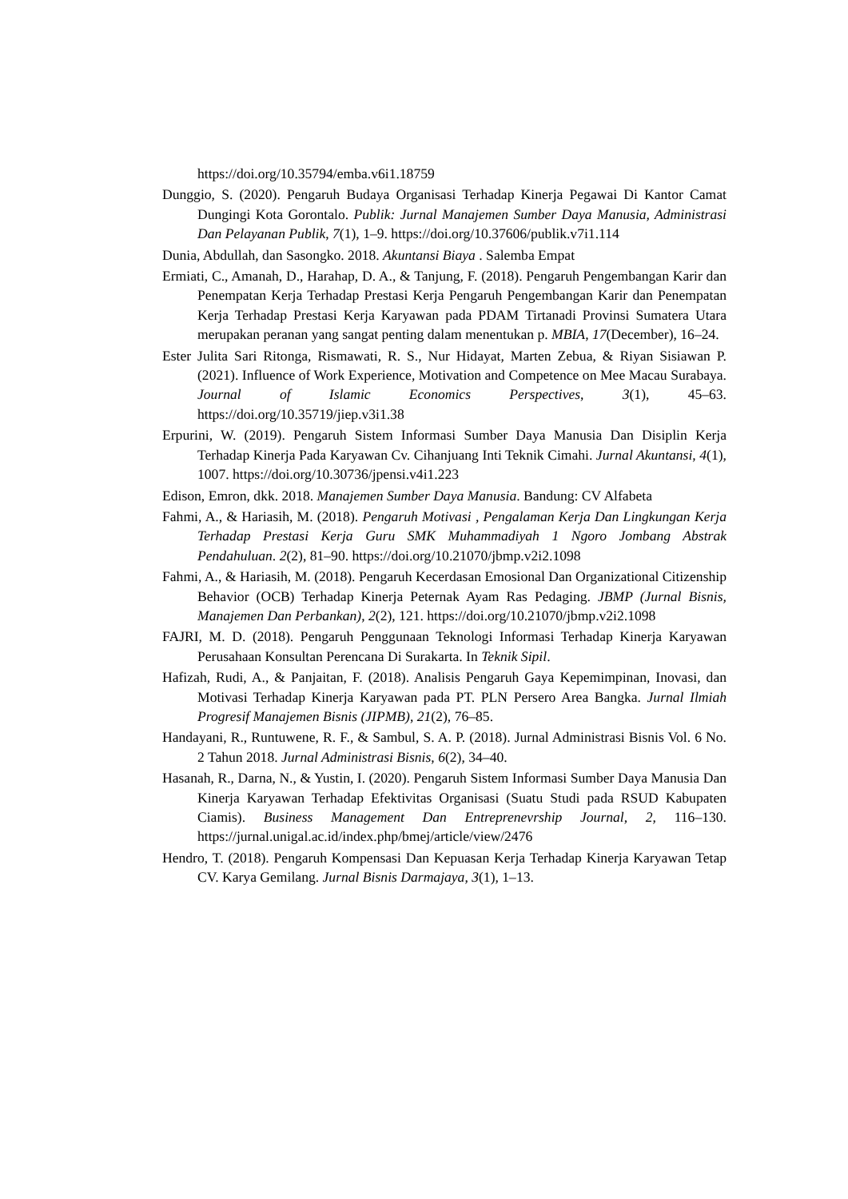https://doi.org/10.35794/emba.v6i1.18759
Dunggio, S. (2020). Pengaruh Budaya Organisasi Terhadap Kinerja Pegawai Di Kantor Camat Dungingi Kota Gorontalo. Publik: Jurnal Manajemen Sumber Daya Manusia, Administrasi Dan Pelayanan Publik, 7(1), 1–9. https://doi.org/10.37606/publik.v7i1.114
Dunia, Abdullah, dan Sasongko. 2018. Akuntansi Biaya . Salemba Empat
Ermiati, C., Amanah, D., Harahap, D. A., & Tanjung, F. (2018). Pengaruh Pengembangan Karir dan Penempatan Kerja Terhadap Prestasi Kerja Pengaruh Pengembangan Karir dan Penempatan Kerja Terhadap Prestasi Kerja Karyawan pada PDAM Tirtanadi Provinsi Sumatera Utara merupakan peranan yang sangat penting dalam menentukan p. MBIA, 17(December), 16–24.
Ester Julita Sari Ritonga, Rismawati, R. S., Nur Hidayat, Marten Zebua, & Riyan Sisiawan P. (2021). Influence of Work Experience, Motivation and Competence on Mee Macau Surabaya. Journal of Islamic Economics Perspectives, 3(1), 45–63. https://doi.org/10.35719/jiep.v3i1.38
Erpurini, W. (2019). Pengaruh Sistem Informasi Sumber Daya Manusia Dan Disiplin Kerja Terhadap Kinerja Pada Karyawan Cv. Cihanjuang Inti Teknik Cimahi. Jurnal Akuntansi, 4(1), 1007. https://doi.org/10.30736/jpensi.v4i1.223
Edison, Emron, dkk. 2018. Manajemen Sumber Daya Manusia. Bandung: CV Alfabeta
Fahmi, A., & Hariasih, M. (2018). Pengaruh Motivasi , Pengalaman Kerja Dan Lingkungan Kerja Terhadap Prestasi Kerja Guru SMK Muhammadiyah 1 Ngoro Jombang Abstrak Pendahuluan. 2(2), 81–90. https://doi.org/10.21070/jbmp.v2i2.1098
Fahmi, A., & Hariasih, M. (2018). Pengaruh Kecerdasan Emosional Dan Organizational Citizenship Behavior (OCB) Terhadap Kinerja Peternak Ayam Ras Pedaging. JBMP (Jurnal Bisnis, Manajemen Dan Perbankan), 2(2), 121. https://doi.org/10.21070/jbmp.v2i2.1098
FAJRI, M. D. (2018). Pengaruh Penggunaan Teknologi Informasi Terhadap Kinerja Karyawan Perusahaan Konsultan Perencana Di Surakarta. In Teknik Sipil.
Hafizah, Rudi, A., & Panjaitan, F. (2018). Analisis Pengaruh Gaya Kepemimpinan, Inovasi, dan Motivasi Terhadap Kinerja Karyawan pada PT. PLN Persero Area Bangka. Jurnal Ilmiah Progresif Manajemen Bisnis (JIPMB), 21(2), 76–85.
Handayani, R., Runtuwene, R. F., & Sambul, S. A. P. (2018). Jurnal Administrasi Bisnis Vol. 6 No. 2 Tahun 2018. Jurnal Administrasi Bisnis, 6(2), 34–40.
Hasanah, R., Darna, N., & Yustin, I. (2020). Pengaruh Sistem Informasi Sumber Daya Manusia Dan Kinerja Karyawan Terhadap Efektivitas Organisasi (Suatu Studi pada RSUD Kabupaten Ciamis). Business Management Dan Entreprenevrship Journal, 2, 116–130. https://jurnal.unigal.ac.id/index.php/bmej/article/view/2476
Hendro, T. (2018). Pengaruh Kompensasi Dan Kepuasan Kerja Terhadap Kinerja Karyawan Tetap CV. Karya Gemilang. Jurnal Bisnis Darmajaya, 3(1), 1–13.